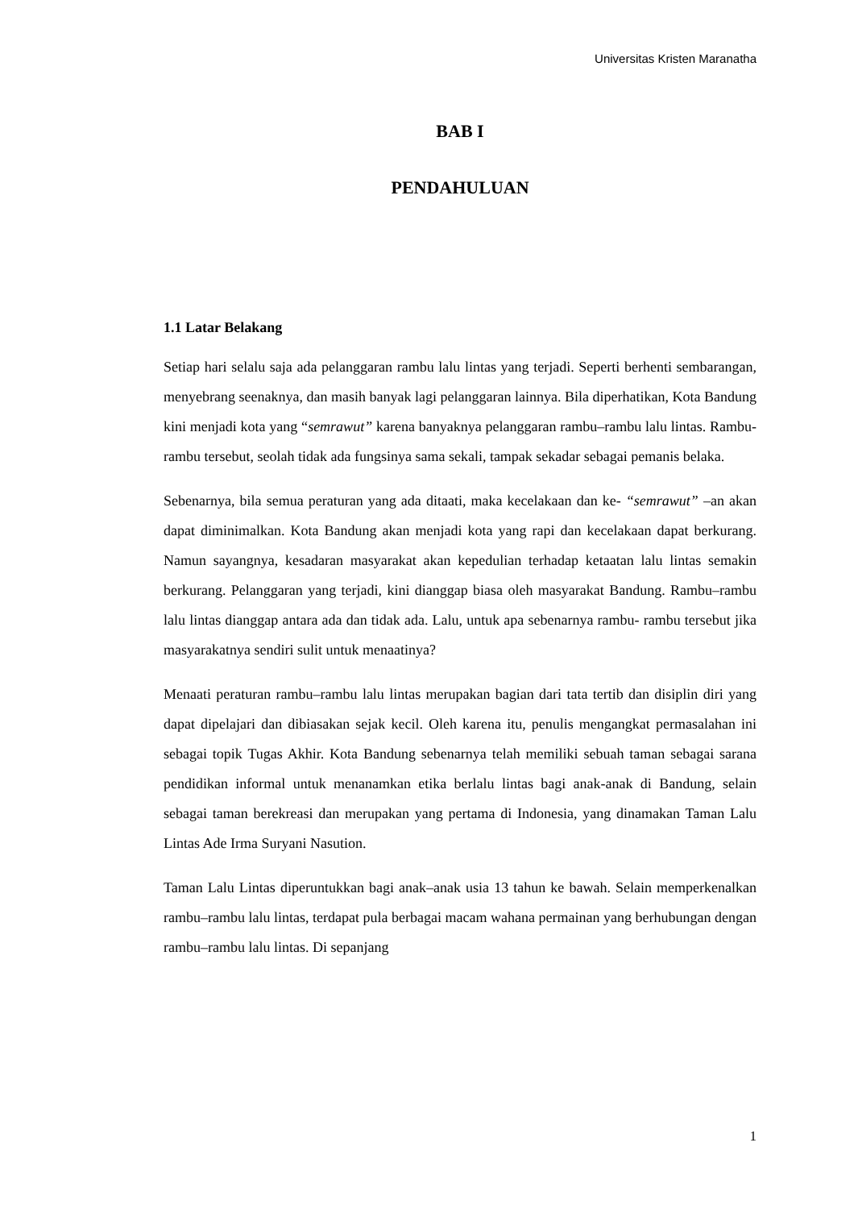Universitas Kristen Maranatha
BAB I
PENDAHULUAN
1.1 Latar Belakang
Setiap hari selalu saja ada pelanggaran rambu lalu lintas yang terjadi. Seperti berhenti sembarangan, menyebrang seenaknya, dan masih banyak lagi pelanggaran lainnya. Bila diperhatikan, Kota Bandung kini menjadi kota yang “semrawut” karena banyaknya pelanggaran rambu–rambu lalu lintas. Rambu- rambu tersebut, seolah tidak ada fungsinya sama sekali, tampak sekadar sebagai pemanis belaka.
Sebenarnya, bila semua peraturan yang ada ditaati, maka kecelakaan dan ke- “semrawut” –an akan dapat diminimalkan. Kota Bandung akan menjadi kota yang rapi dan kecelakaan dapat berkurang. Namun sayangnya, kesadaran masyarakat akan kepedulian terhadap ketaatan lalu lintas semakin berkurang. Pelanggaran yang terjadi, kini dianggap biasa oleh masyarakat Bandung. Rambu–rambu lalu lintas dianggap antara ada dan tidak ada. Lalu, untuk apa sebenarnya rambu- rambu tersebut jika masyarakatnya sendiri sulit untuk menaatinya?
Menaati peraturan rambu–rambu lalu lintas merupakan bagian dari tata tertib dan disiplin diri yang dapat dipelajari dan dibiasakan sejak kecil. Oleh karena itu, penulis mengangkat permasalahan ini sebagai topik Tugas Akhir. Kota Bandung sebenarnya telah memiliki sebuah taman sebagai sarana pendidikan informal untuk menanamkan etika berlalu lintas bagi anak-anak di Bandung, selain sebagai taman berekreasi dan merupakan yang pertama di Indonesia, yang dinamakan Taman Lalu Lintas Ade Irma Suryani Nasution.
Taman Lalu Lintas diperuntukkan bagi anak–anak usia 13 tahun ke bawah. Selain memperkenalkan rambu–rambu lalu lintas, terdapat pula berbagai macam wahana permainan yang berhubungan dengan rambu–rambu lalu lintas. Di sepanjang
1